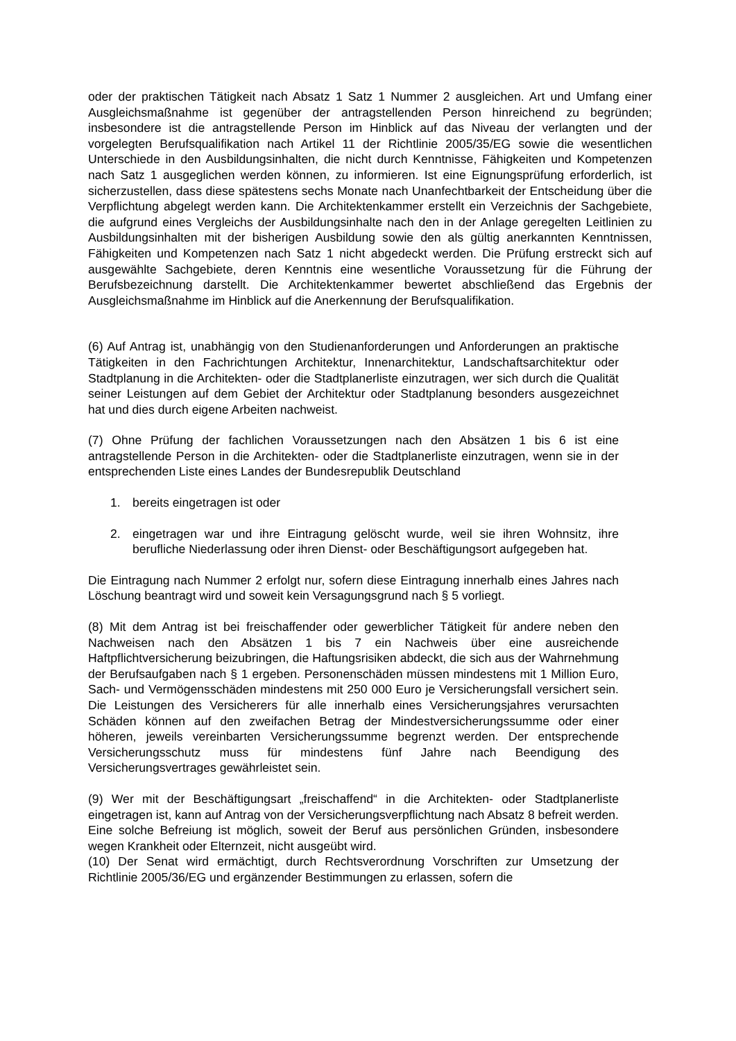oder der praktischen Tätigkeit nach Absatz 1 Satz 1 Nummer 2 ausgleichen. Art und Umfang einer Ausgleichsmaßnahme ist gegenüber der antragstellenden Person hinreichend zu begründen; insbesondere ist die antragstellende Person im Hinblick auf das Niveau der verlangten und der vorgelegten Berufsqualifikation nach Artikel 11 der Richtlinie 2005/35/EG sowie die wesentlichen Unterschiede in den Ausbildungsinhalten, die nicht durch Kenntnisse, Fähigkeiten und Kompetenzen nach Satz 1 ausgeglichen werden können, zu informieren. Ist eine Eignungsprüfung erforderlich, ist sicherzustellen, dass diese spätestens sechs Monate nach Unanfechtbarkeit der Entscheidung über die Verpflichtung abgelegt werden kann. Die Architektenkammer erstellt ein Verzeichnis der Sachgebiete, die aufgrund eines Vergleichs der Ausbildungsinhalte nach den in der Anlage geregelten Leitlinien zu Ausbildungsinhalten mit der bisherigen Ausbildung sowie den als gültig anerkannten Kenntnissen, Fähigkeiten und Kompetenzen nach Satz 1 nicht abgedeckt werden. Die Prüfung erstreckt sich auf ausgewählte Sachgebiete, deren Kenntnis eine wesentliche Voraussetzung für die Führung der Berufsbezeichnung darstellt. Die Architektenkammer bewertet abschließend das Ergebnis der Ausgleichsmaßnahme im Hinblick auf die Anerkennung der Berufsqualifikation.
(6) Auf Antrag ist, unabhängig von den Studienanforderungen und Anforderungen an praktische Tätigkeiten in den Fachrichtungen Architektur, Innenarchitektur, Landschaftsarchitektur oder Stadtplanung in die Architekten- oder die Stadtplanerliste einzutragen, wer sich durch die Qualität seiner Leistungen auf dem Gebiet der Architektur oder Stadtplanung besonders ausgezeichnet hat und dies durch eigene Arbeiten nachweist.
(7) Ohne Prüfung der fachlichen Voraussetzungen nach den Absätzen 1 bis 6 ist eine antragstellende Person in die Architekten- oder die Stadtplanerliste einzutragen, wenn sie in der entsprechenden Liste eines Landes der Bundesrepublik Deutschland
1. bereits eingetragen ist oder
2. eingetragen war und ihre Eintragung gelöscht wurde, weil sie ihren Wohnsitz, ihre berufliche Niederlassung oder ihren Dienst- oder Beschäftigungsort aufgegeben hat.
Die Eintragung nach Nummer 2 erfolgt nur, sofern diese Eintragung innerhalb eines Jahres nach Löschung beantragt wird und soweit kein Versagungsgrund nach § 5 vorliegt.
(8) Mit dem Antrag ist bei freischaffender oder gewerblicher Tätigkeit für andere neben den Nachweisen nach den Absätzen 1 bis 7 ein Nachweis über eine ausreichende Haftpflichtversicherung beizubringen, die Haftungsrisiken abdeckt, die sich aus der Wahrnehmung der Berufsaufgaben nach § 1 ergeben. Personenschäden müssen mindestens mit 1 Million Euro, Sach- und Vermögensschäden mindestens mit 250 000 Euro je Versicherungsfall versichert sein. Die Leistungen des Versicherers für alle innerhalb eines Versicherungsjahres verursachten Schäden können auf den zweifachen Betrag der Mindestversicherungssumme oder einer höheren, jeweils vereinbarten Versicherungssumme begrenzt werden. Der entsprechende Versicherungsschutz muss für mindestens fünf Jahre nach Beendigung des Versicherungsvertrages gewährleistet sein.
(9) Wer mit der Beschäftigungsart „freischaffend“ in die Architekten- oder Stadtplanerliste eingetragen ist, kann auf Antrag von der Versicherungsverpflichtung nach Absatz 8 befreit werden. Eine solche Befreiung ist möglich, soweit der Beruf aus persönlichen Gründen, insbesondere wegen Krankheit oder Elternzeit, nicht ausgeübt wird.
(10) Der Senat wird ermächtigt, durch Rechtsverordnung Vorschriften zur Umsetzung der Richtlinie 2005/36/EG und ergänzender Bestimmungen zu erlassen, sofern die